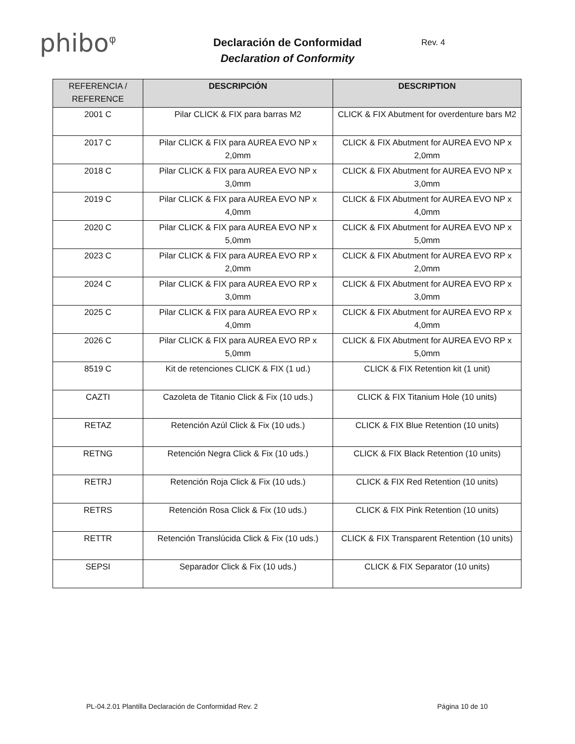phibo<sup>φ</sup>
Declaración de Conformidad
Declaration of Conformity
Rev. 4
| REFERENCIA / REFERENCE | DESCRIPCIÓN | DESCRIPTION |
| --- | --- | --- |
| 2001 C | Pilar CLICK & FIX para barras M2 | CLICK & FIX Abutment for overdenture bars M2 |
| 2017 C | Pilar CLICK & FIX para AUREA EVO NP x 2,0mm | CLICK & FIX Abutment for AUREA EVO NP x 2,0mm |
| 2018 C | Pilar CLICK & FIX para AUREA EVO NP x 3,0mm | CLICK & FIX Abutment for AUREA EVO NP x 3,0mm |
| 2019 C | Pilar CLICK & FIX para AUREA EVO NP x 4,0mm | CLICK & FIX Abutment for AUREA EVO NP x 4,0mm |
| 2020 C | Pilar CLICK & FIX para AUREA EVO NP x 5,0mm | CLICK & FIX Abutment for AUREA EVO NP x 5,0mm |
| 2023 C | Pilar CLICK & FIX para AUREA EVO RP x 2,0mm | CLICK & FIX Abutment for AUREA EVO RP x 2,0mm |
| 2024 C | Pilar CLICK & FIX para AUREA EVO RP x 3,0mm | CLICK & FIX Abutment for AUREA EVO RP x 3,0mm |
| 2025 C | Pilar CLICK & FIX para AUREA EVO RP x 4,0mm | CLICK & FIX Abutment for AUREA EVO RP x 4,0mm |
| 2026 C | Pilar CLICK & FIX para AUREA EVO RP x 5,0mm | CLICK & FIX Abutment for AUREA EVO RP x 5,0mm |
| 8519 C | Kit de retenciones CLICK & FIX (1 ud.) | CLICK & FIX Retention kit (1 unit) |
| CAZTI | Cazoleta de Titanio Click & Fix (10 uds.) | CLICK & FIX Titanium Hole (10 units) |
| RETAZ | Retención Azúl Click & Fix (10 uds.) | CLICK & FIX Blue Retention (10 units) |
| RETNG | Retención Negra Click & Fix (10 uds.) | CLICK & FIX Black Retention (10 units) |
| RETRJ | Retención Roja Click & Fix (10 uds.) | CLICK & FIX Red Retention (10 units) |
| RETRS | Retención Rosa Click & Fix (10 uds.) | CLICK & FIX Pink Retention (10 units) |
| RETTR | Retención Translúcida Click & Fix (10 uds.) | CLICK & FIX Transparent Retention (10 units) |
| SEPSI | Separador Click & Fix (10 uds.) | CLICK & FIX Separator (10 units) |
PL-04.2.01 Plantilla Declaración de Conformidad Rev. 2 Página 10 de 10